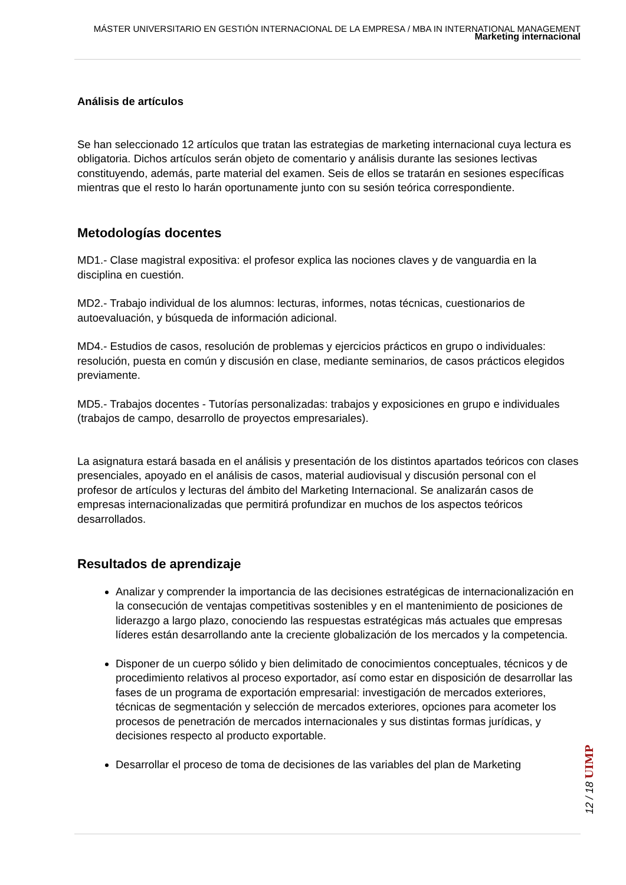MÁSTER UNIVERSITARIO EN GESTIÓN INTERNACIONAL DE LA EMPRESA / MBA IN INTERNATIONAL MANAGEMENT
Marketing internacional
Análisis de artículos
Se han seleccionado 12 artículos que tratan las estrategias de marketing internacional cuya lectura es obligatoria. Dichos artículos serán objeto de comentario y análisis durante las sesiones lectivas constituyendo, además, parte material del examen. Seis de ellos se tratarán en sesiones específicas mientras que el resto lo harán oportunamente junto con su sesión teórica correspondiente.
Metodologías docentes
MD1.- Clase magistral expositiva: el profesor explica las nociones claves y de vanguardia en la disciplina en cuestión.
MD2.- Trabajo individual de los alumnos: lecturas, informes, notas técnicas, cuestionarios de autoevaluación, y búsqueda de información adicional.
MD4.- Estudios de casos, resolución de problemas y ejercicios prácticos en grupo o individuales: resolución, puesta en común y discusión en clase, mediante seminarios, de casos prácticos elegidos previamente.
MD5.- Trabajos docentes - Tutorías personalizadas: trabajos y exposiciones en grupo e individuales (trabajos de campo, desarrollo de proyectos empresariales).
La asignatura estará basada en el análisis y presentación de los distintos apartados teóricos con clases presenciales, apoyado en el análisis de casos, material audiovisual y discusión personal con el profesor de artículos y lecturas del ámbito del Marketing Internacional. Se analizarán casos de empresas internacionalizadas que permitirá profundizar en muchos de los aspectos teóricos desarrollados.
Resultados de aprendizaje
Analizar y comprender la importancia de las decisiones estratégicas de internacionalización en la consecución de ventajas competitivas sostenibles y en el mantenimiento de posiciones de liderazgo a largo plazo, conociendo las respuestas estratégicas más actuales que empresas líderes están desarrollando ante la creciente globalización de los mercados y la competencia.
Disponer de un cuerpo sólido y bien delimitado de conocimientos conceptuales, técnicos y de procedimiento relativos al proceso exportador, así como estar en disposición de desarrollar las fases de un programa de exportación empresarial: investigación de mercados exteriores, técnicas de segmentación y selección de mercados exteriores, opciones para acometer los procesos de penetración de mercados internacionales y sus distintas formas jurídicas, y decisiones respecto al producto exportable.
Desarrollar el proceso de toma de decisiones de las variables del plan de Marketing
12 / 18 UIMP